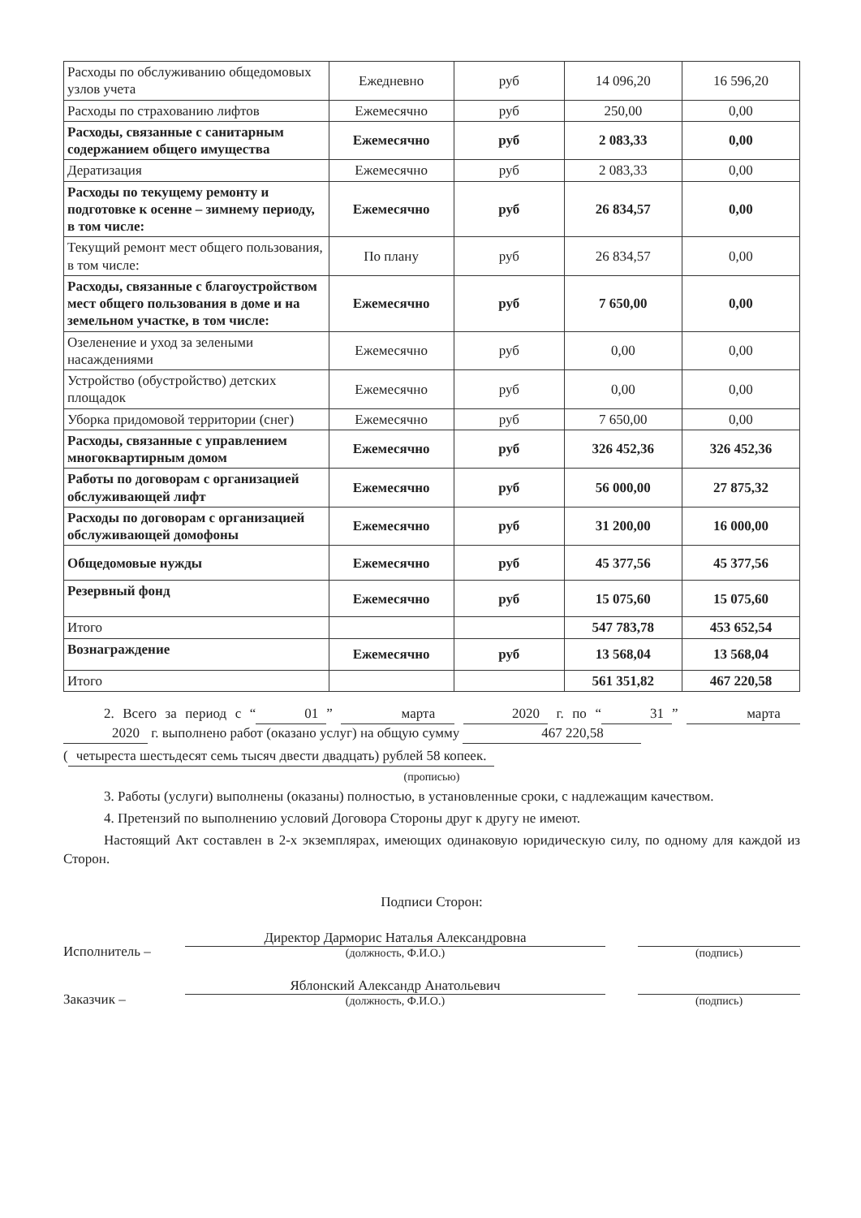| Расходы по обслуживанию общедомовых узлов учета | Ежедневно | руб | 14 096,20 | 16 596,20 |
| Расходы по страхованию лифтов | Ежемесячно | руб | 250,00 | 0,00 |
| Расходы, связанные с санитарным содержанием общего имущества | Ежемесячно | руб | 2 083,33 | 0,00 |
| Дератизация | Ежемесячно | руб | 2 083,33 | 0,00 |
| Расходы по текущему ремонту и подготовке к осенне – зимнему периоду, в том числе: | Ежемесячно | руб | 26 834,57 | 0,00 |
| Текущий ремонт мест общего пользования, в том числе: | По плану | руб | 26 834,57 | 0,00 |
| Расходы, связанные с благоустройством мест общего пользования в доме и на земельном участке, в том числе: | Ежемесячно | руб | 7 650,00 | 0,00 |
| Озеленение и уход за зелеными насаждениями | Ежемесячно | руб | 0,00 | 0,00 |
| Устройство (обустройство) детских площадок | Ежемесячно | руб | 0,00 | 0,00 |
| Уборка придомовой территории (снег) | Ежемесячно | руб | 7 650,00 | 0,00 |
| Расходы, связанные с управлением многоквартирным домом | Ежемесячно | руб | 326 452,36 | 326 452,36 |
| Работы по договорам с организацией обслуживающей лифт | Ежемесячно | руб | 56 000,00 | 27 875,32 |
| Расходы по договорам с организацией обслуживающей домофоны | Ежемесячно | руб | 31 200,00 | 16 000,00 |
| Общедомовые нужды | Ежемесячно | руб | 45 377,56 | 45 377,56 |
| Резервный фонд | Ежемесячно | руб | 15 075,60 | 15 075,60 |
| Итого | | | 547 783,78 | 453 652,54 |
| Вознаграждение | Ежемесячно | руб | 13 568,04 | 13 568,04 |
| Итого | | | 561 351,82 | 467 220,58 |
2. Всего за период с “01” марта 2020 г. по “31” марта 2020 г. выполнено работ (оказано услуг) на общую сумму 467 220,58
(четыреста шестьдесят семь тысяч двести двадцать) рублей 58 копеек.
(прописью)
3. Работы (услуги) выполнены (оказаны) полностью, в установленные сроки, с надлежащим качеством.
4. Претензий по выполнению условий Договора Стороны друг к другу не имеют.
Настоящий Акт составлен в 2-х экземплярах, имеющих одинаковую юридическую силу, по одному для каждой из Сторон.
Подписи Сторон:
Исполнитель –
Директор Дарморис Наталья Александровна
(должность, Ф.И.О.)
(подпись)
Заказчик –
Яблонский Александр Анатольевич
(должность, Ф.И.О.)
(подпись)